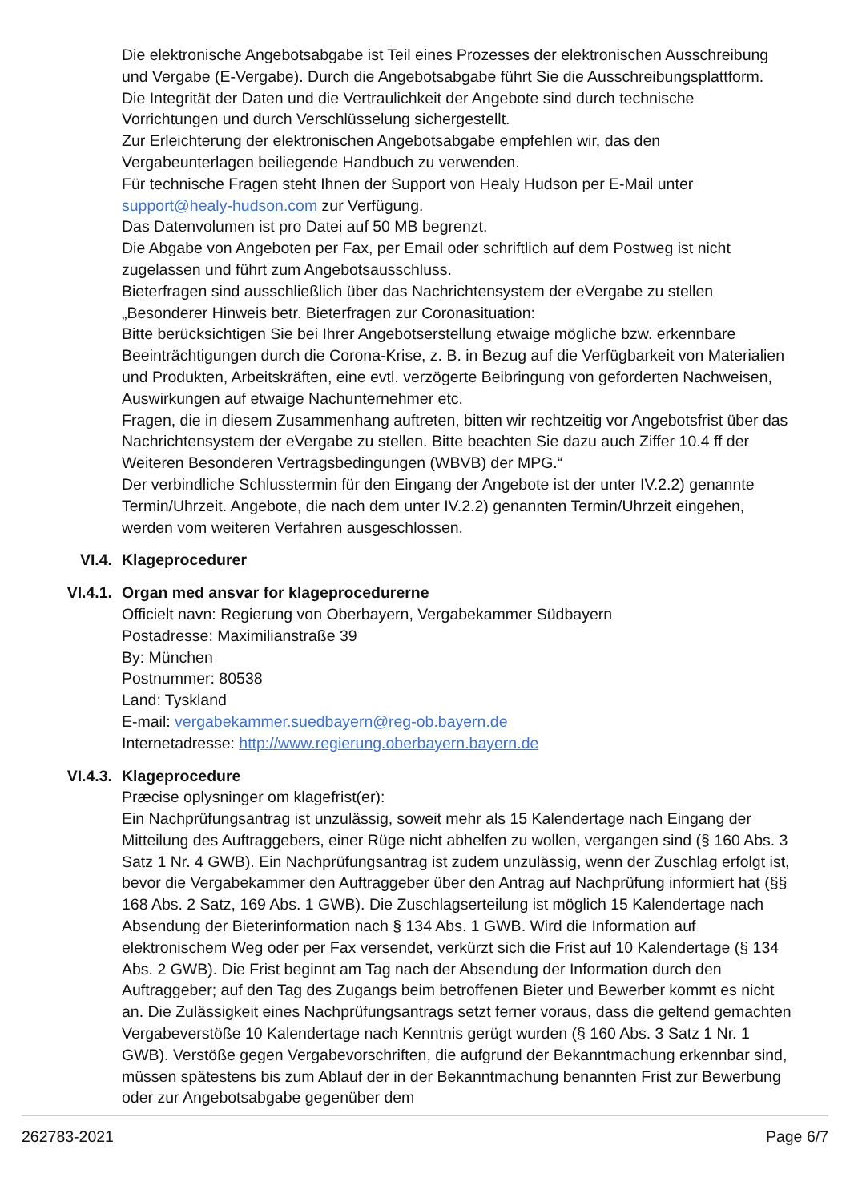Die elektronische Angebotsabgabe ist Teil eines Prozesses der elektronischen Ausschreibung und Vergabe (E-Vergabe). Durch die Angebotsabgabe führt Sie die Ausschreibungsplattform.
Die Integrität der Daten und die Vertraulichkeit der Angebote sind durch technische Vorrichtungen und durch Verschlüsselung sichergestellt.
Zur Erleichterung der elektronischen Angebotsabgabe empfehlen wir, das den Vergabeunterlagen beiliegende Handbuch zu verwenden.
Für technische Fragen steht Ihnen der Support von Healy Hudson per E-Mail unter support@healy-hudson.com zur Verfügung.
Das Datenvolumen ist pro Datei auf 50 MB begrenzt.
Die Abgabe von Angeboten per Fax, per Email oder schriftlich auf dem Postweg ist nicht zugelassen und führt zum Angebotsausschluss.
Bieterfragen sind ausschließlich über das Nachrichtensystem der eVergabe zu stellen
„Besonderer Hinweis betr. Bieterfragen zur Coronasituation:
Bitte berücksichtigen Sie bei Ihrer Angebotserstellung etwaige mögliche bzw. erkennbare Beeinträchtigungen durch die Corona-Krise, z. B. in Bezug auf die Verfügbarkeit von Materialien und Produkten, Arbeitskräften, eine evtl. verzögerte Beibringung von geforderten Nachweisen, Auswirkungen auf etwaige Nachunternehmer etc.
Fragen, die in diesem Zusammenhang auftreten, bitten wir rechtzeitig vor Angebotsfrist über das Nachrichtensystem der eVergabe zu stellen. Bitte beachten Sie dazu auch Ziffer 10.4 ff der Weiteren Besonderen Vertragsbedingungen (WBVB) der MPG.“
Der verbindliche Schlusstermin für den Eingang der Angebote ist der unter IV.2.2) genannte Termin/Uhrzeit. Angebote, die nach dem unter IV.2.2) genannten Termin/Uhrzeit eingehen, werden vom weiteren Verfahren ausgeschlossen.
VI.4. Klageprocedurer
VI.4.1. Organ med ansvar for klageprocedurerne
Officielt navn: Regierung von Oberbayern, Vergabekammer Südbayern
Postadresse: Maximilianstraße 39
By: München
Postnummer: 80538
Land: Tyskland
E-mail: vergabekammer.suedbayern@reg-ob.bayern.de
Internetadresse: http://www.regierung.oberbayern.bayern.de
VI.4.3. Klageprocedure
Præcise oplysninger om klagefrist(er):
Ein Nachprüfungsantrag ist unzulässig, soweit mehr als 15 Kalendertage nach Eingang der Mitteilung des Auftraggebers, einer Rüge nicht abhelfen zu wollen, vergangen sind (§ 160 Abs. 3 Satz 1 Nr. 4 GWB). Ein Nachprüfungsantrag ist zudem unzulässig, wenn der Zuschlag erfolgt ist, bevor die Vergabekammer den Auftraggeber über den Antrag auf Nachprüfung informiert hat (§§ 168 Abs. 2 Satz, 169 Abs. 1 GWB). Die Zuschlagserteilung ist möglich 15 Kalendertage nach Absendung der Bieterinformation nach § 134 Abs. 1 GWB. Wird die Information auf elektronischem Weg oder per Fax versendet, verkürzt sich die Frist auf 10 Kalendertage (§ 134 Abs. 2 GWB). Die Frist beginnt am Tag nach der Absendung der Information durch den Auftraggeber; auf den Tag des Zugangs beim betroffenen Bieter und Bewerber kommt es nicht an. Die Zulässigkeit eines Nachprüfungsantrags setzt ferner voraus, dass die geltend gemachten Vergabeverstöße 10 Kalendertage nach Kenntnis gerügt wurden (§ 160 Abs. 3 Satz 1 Nr. 1 GWB). Verstöße gegen Vergabevorschriften, die aufgrund der Bekanntmachung erkennbar sind, müssen spätestens bis zum Ablauf der in der Bekanntmachung benannten Frist zur Bewerbung oder zur Angebotsabgabe gegenüber dem
262783-2021 Page 6/7